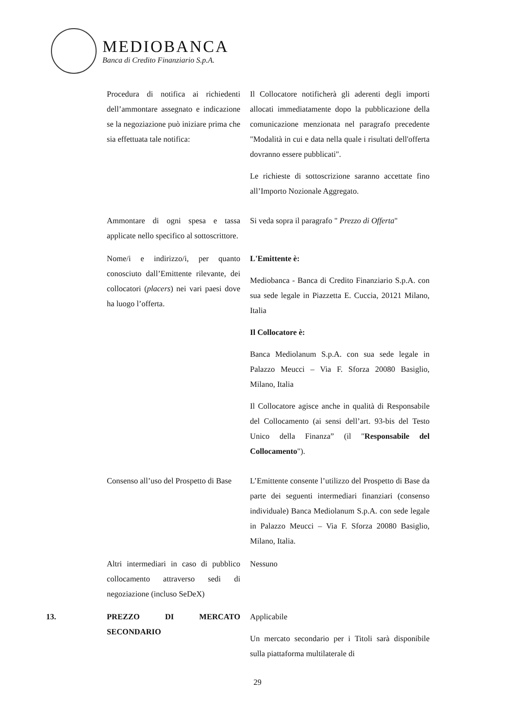MEDIOBANCA
Banca di Credito Finanziario S.p.A.
| | Procedura di notifica ai richiedenti dell’ammontare assegnato e indicazione se la negoziazione può iniziare prima che sia effettuata tale notifica: | Il Collocatore notificherà gli aderenti degli importi allocati immediatamente dopo la pubblicazione della comunicazione menzionata nel paragrafo precedente "Modalità in cui e data nella quale i risultati dell'offerta dovranno essere pubblicati". Le richieste di sottoscrizione saranno accettate fino all’Importo Nozionale Aggregato. |
| | Ammontare di ogni spesa e tassa applicate nello specifico al sottoscrittore. | Si veda sopra il paragrafo " Prezzo di Offerta " |
| | Nome/i e indirizzo/i, per quanto conosciuto dall’Emittente rilevante, dei collocatori ( placers ) nei vari paesi dove ha luogo l’offerta. | L'Emittente è: Mediobanca - Banca di Credito Finanziario S.p.A. con sua sede legale in Piazzetta E. Cuccia, 20121 Milano, Italia Il Collocatore è: Banca Mediolanum S.p.A. con sua sede legale in Palazzo Meucci – Via F. Sforza 20080 Basiglio, Milano, Italia Il Collocatore agisce anche in qualità di Responsabile del Collocamento (ai sensi dell’art. 93-bis del Testo Unico della Finanza” (il " Responsabile del Collocamento "). |
| | Consenso all’uso del Prospetto di Base | L’Emittente consente l’utilizzo del Prospetto di Base da parte dei seguenti intermediari finanziari (consenso individuale) Banca Mediolanum S.p.A. con sede legale in Palazzo Meucci – Via F. Sforza 20080 Basiglio, Milano, Italia. |
| | Altri intermediari in caso di pubblico collocamento attraverso sedi di negoziazione (incluso SeDeX) | Nessuno |
| 13. | PREZZO DI MERCATO SECONDARIO | Applicabile Un mercato secondario per i Titoli sarà disponibile sulla piattaforma multilaterale di |
29